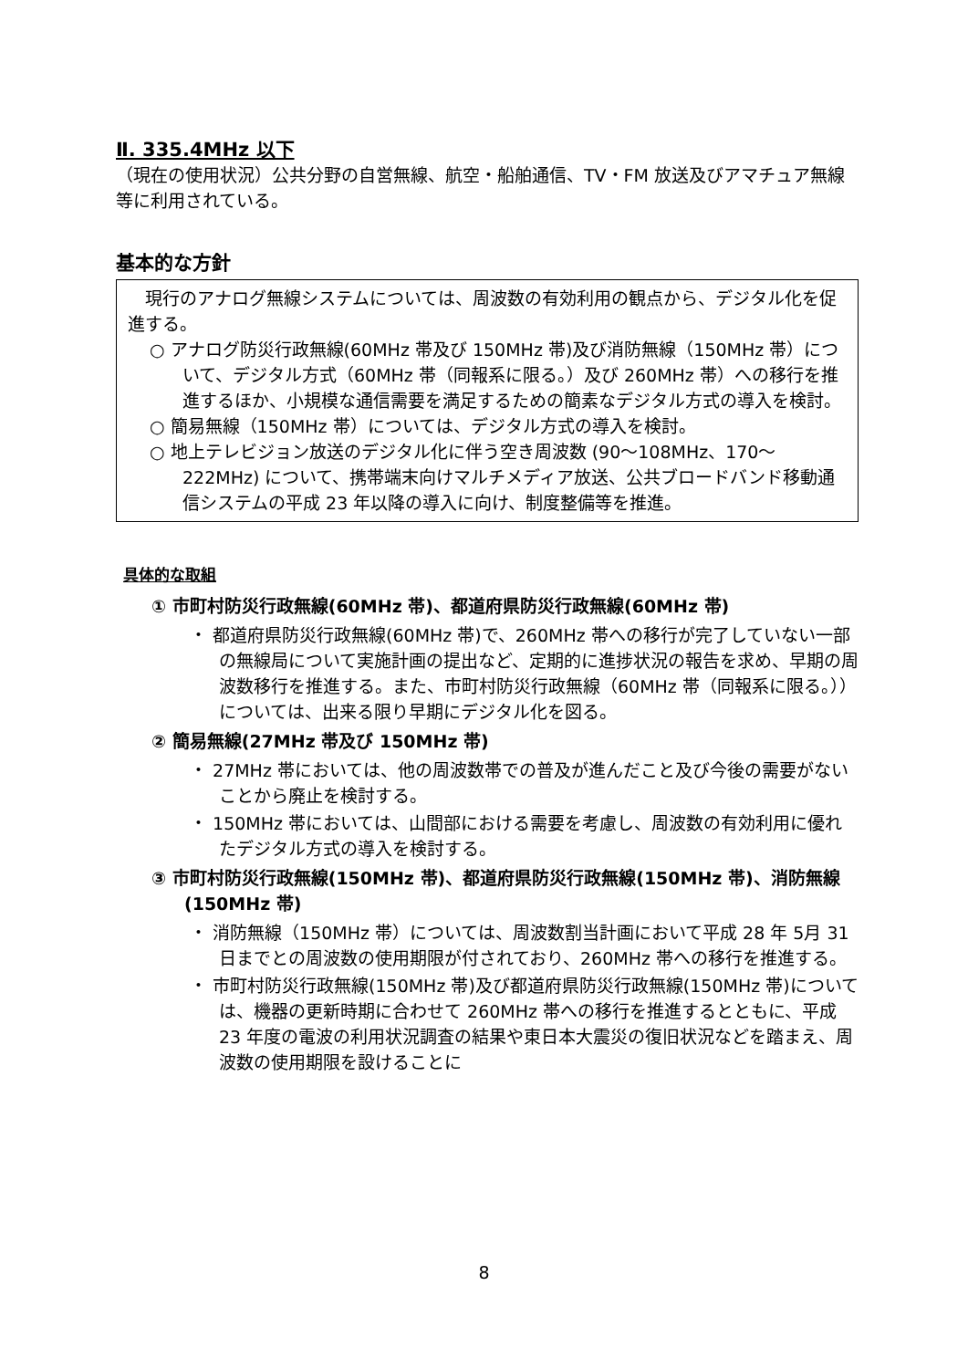Ⅱ. 335.4MHz 以下
（現在の使用状況）公共分野の自営無線、航空・船舶通信、TV・FM 放送及びアマチュア無線等に利用されている。
基本的な方針
　現行のアナログ無線システムについては、周波数の有効利用の観点から、デジタル化を促進する。
○ アナログ防災行政無線(60MHz 帯及び 150MHz 帯)及び消防無線（150MHz 帯）について、デジタル方式（60MHz 帯（同報系に限る。）及び 260MHz 帯）への移行を推進するほか、小規模な通信需要を満足するための簡素なデジタル方式の導入を検討。
○ 簡易無線（150MHz 帯）については、デジタル方式の導入を検討。
○ 地上テレビジョン放送のデジタル化に伴う空き周波数 (90～108MHz、170～222MHz) について、携帯端末向けマルチメディア放送、公共ブロードバンド移動通信システムの平成 23 年以降の導入に向け、制度整備等を推進。
具体的な取組
① 市町村防災行政無線(60MHz 帯)、都道府県防災行政無線(60MHz 帯)
・ 都道府県防災行政無線(60MHz 帯)で、260MHz 帯への移行が完了していない一部の無線局について実施計画の提出など、定期的に進捗状況の報告を求め、早期の周波数移行を推進する。また、市町村防災行政無線（60MHz 帯（同報系に限る。））については、出来る限り早期にデジタル化を図る。
② 簡易無線(27MHz 帯及び 150MHz 帯)
・ 27MHz 帯においては、他の周波数帯での普及が進んだこと及び今後の需要がないことから廃止を検討する。
・ 150MHz 帯においては、山間部における需要を考慮し、周波数の有効利用に優れたデジタル方式の導入を検討する。
③ 市町村防災行政無線(150MHz 帯)、都道府県防災行政無線(150MHz 帯)、消防無線(150MHz 帯)
・ 消防無線（150MHz 帯）については、周波数割当計画において平成 28 年 5月 31 日までとの周波数の使用期限が付されており、260MHz 帯への移行を推進する。
・ 市町村防災行政無線(150MHz 帯)及び都道府県防災行政無線(150MHz 帯)については、機器の更新時期に合わせて 260MHz 帯への移行を推進するとともに、平成 23 年度の電波の利用状況調査の結果や東日本大震災の復旧状況などを踏まえ、周波数の使用期限を設けることに
8